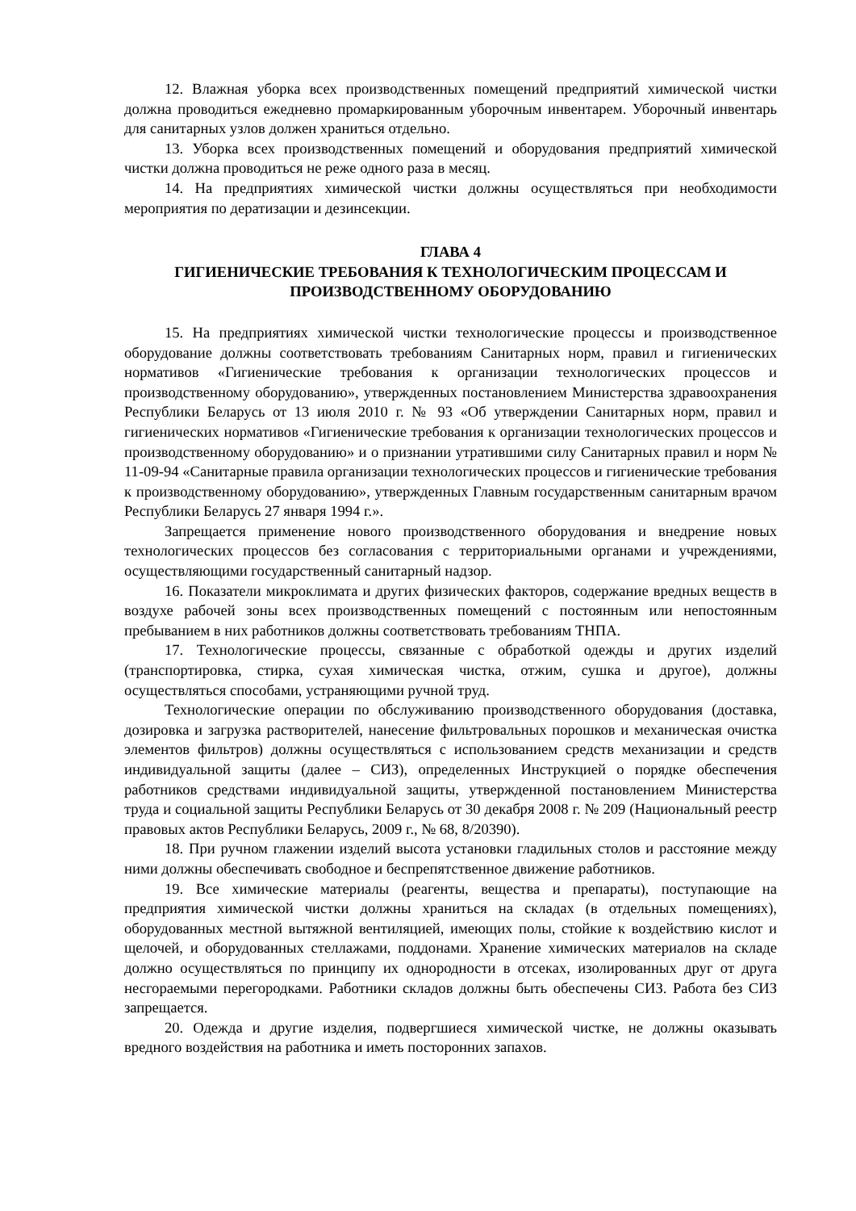12. Влажная уборка всех производственных помещений предприятий химической чистки должна проводиться ежедневно промаркированным уборочным инвентарем. Уборочный инвентарь для санитарных узлов должен храниться отдельно.
13. Уборка всех производственных помещений и оборудования предприятий химической чистки должна проводиться не реже одного раза в месяц.
14. На предприятиях химической чистки должны осуществляться при необходимости мероприятия по дератизации и дезинсекции.
ГЛАВА 4
ГИГИЕНИЧЕСКИЕ ТРЕБОВАНИЯ К ТЕХНОЛОГИЧЕСКИМ ПРОЦЕССАМ И ПРОИЗВОДСТВЕННОМУ ОБОРУДОВАНИЮ
15. На предприятиях химической чистки технологические процессы и производственное оборудование должны соответствовать требованиям Санитарных норм, правил и гигиенических нормативов «Гигиенические требования к организации технологических процессов и производственному оборудованию», утвержденных постановлением Министерства здравоохранения Республики Беларусь от 13 июля 2010 г. № 93 «Об утверждении Санитарных норм, правил и гигиенических нормативов «Гигиенические требования к организации технологических процессов и производственному оборудованию» и о признании утратившими силу Санитарных правил и норм № 11-09-94 «Санитарные правила организации технологических процессов и гигиенические требования к производственному оборудованию», утвержденных Главным государственным санитарным врачом Республики Беларусь 27 января 1994 г.».
Запрещается применение нового производственного оборудования и внедрение новых технологических процессов без согласования с территориальными органами и учреждениями, осуществляющими государственный санитарный надзор.
16. Показатели микроклимата и других физических факторов, содержание вредных веществ в воздухе рабочей зоны всех производственных помещений с постоянным или непостоянным пребыванием в них работников должны соответствовать требованиям ТНПА.
17. Технологические процессы, связанные с обработкой одежды и других изделий (транспортировка, стирка, сухая химическая чистка, отжим, сушка и другое), должны осуществляться способами, устраняющими ручной труд.
Технологические операции по обслуживанию производственного оборудования (доставка, дозировка и загрузка растворителей, нанесение фильтровальных порошков и механическая очистка элементов фильтров) должны осуществляться с использованием средств механизации и средств индивидуальной защиты (далее – СИЗ), определенных Инструкцией о порядке обеспечения работников средствами индивидуальной защиты, утвержденной постановлением Министерства труда и социальной защиты Республики Беларусь от 30 декабря 2008 г. № 209 (Национальный реестр правовых актов Республики Беларусь, 2009 г., № 68, 8/20390).
18. При ручном глажении изделий высота установки гладильных столов и расстояние между ними должны обеспечивать свободное и беспрепятственное движение работников.
19. Все химические материалы (реагенты, вещества и препараты), поступающие на предприятия химической чистки должны храниться на складах (в отдельных помещениях), оборудованных местной вытяжной вентиляцией, имеющих полы, стойкие к воздействию кислот и щелочей, и оборудованных стеллажами, поддонами. Хранение химических материалов на складе должно осуществляться по принципу их однородности в отсеках, изолированных друг от друга несгораемыми перегородками. Работники складов должны быть обеспечены СИЗ. Работа без СИЗ запрещается.
20. Одежда и другие изделия, подвергшиеся химической чистке, не должны оказывать вредного воздействия на работника и иметь посторонних запахов.